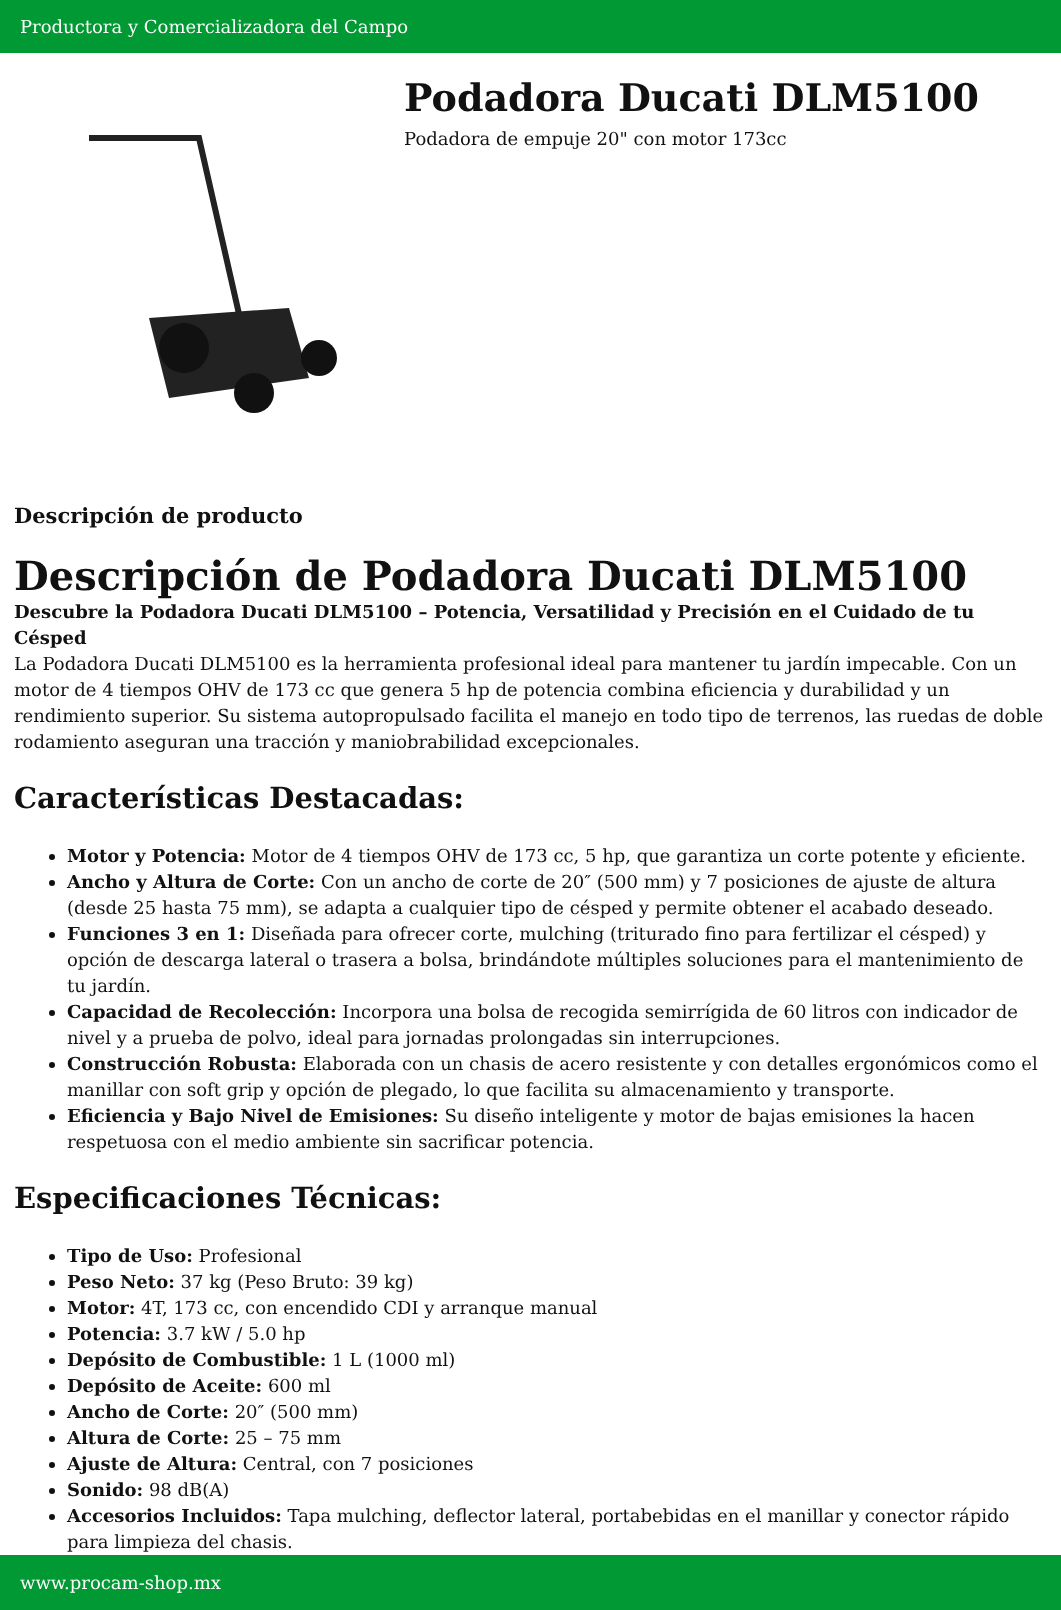Productora y Comercializadora del Campo
Podadora Ducati DLM5100
Podadora de empuje 20" con motor 173cc
Descripción de producto
Descripción de Podadora Ducati DLM5100
Descubre la Podadora Ducati DLM5100 – Potencia, Versatilidad y Precisión en el Cuidado de tu Césped
La Podadora Ducati DLM5100 es la herramienta profesional ideal para mantener tu jardín impecable. Con un motor de 4 tiempos OHV de 173 cc que genera 5 hp de potencia combina eficiencia y durabilidad y un rendimiento superior. Su sistema autopropulsado facilita el manejo en todo tipo de terrenos, las ruedas de doble rodamiento aseguran una tracción y maniobrabilidad excepcionales.
Características Destacadas:
Motor y Potencia: Motor de 4 tiempos OHV de 173 cc, 5 hp, que garantiza un corte potente y eficiente.
Ancho y Altura de Corte: Con un ancho de corte de 20″ (500 mm) y 7 posiciones de ajuste de altura (desde 25 hasta 75 mm), se adapta a cualquier tipo de césped y permite obtener el acabado deseado.
Funciones 3 en 1: Diseñada para ofrecer corte, mulching (triturado fino para fertilizar el césped) y opción de descarga lateral o trasera a bolsa, brindándote múltiples soluciones para el mantenimiento de tu jardín.
Capacidad de Recolección: Incorpora una bolsa de recogida semirrígida de 60 litros con indicador de nivel y a prueba de polvo, ideal para jornadas prolongadas sin interrupciones.
Construcción Robusta: Elaborada con un chasis de acero resistente y con detalles ergonómicos como el manillar con soft grip y opción de plegado, lo que facilita su almacenamiento y transporte.
Eficiencia y Bajo Nivel de Emisiones: Su diseño inteligente y motor de bajas emisiones la hacen respetuosa con el medio ambiente sin sacrificar potencia.
Especificaciones Técnicas:
Tipo de Uso: Profesional
Peso Neto: 37 kg (Peso Bruto: 39 kg)
Motor: 4T, 173 cc, con encendido CDI y arranque manual
Potencia: 3.7 kW / 5.0 hp
Depósito de Combustible: 1 L (1000 ml)
Depósito de Aceite: 600 ml
Ancho de Corte: 20″ (500 mm)
Altura de Corte: 25 – 75 mm
Ajuste de Altura: Central, con 7 posiciones
Sonido: 98 dB(A)
Accesorios Incluidos: Tapa mulching, deflector lateral, portabebidas en el manillar y conector rápido para limpieza del chasis.
www.procam-shop.mx